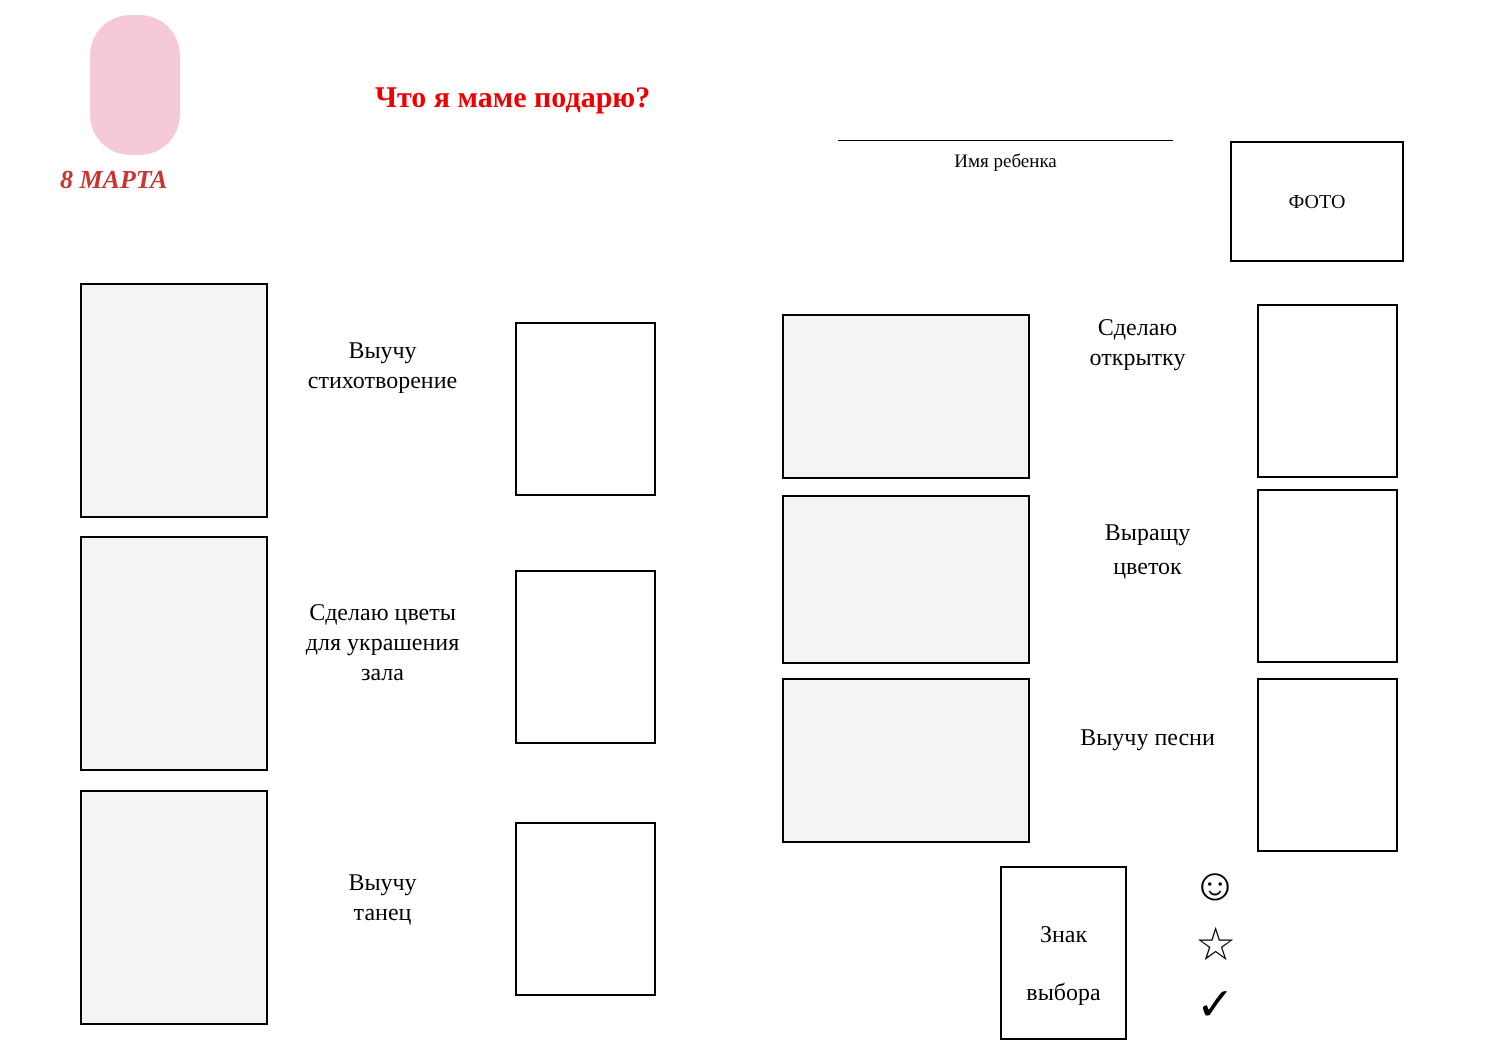8 МАРТА
Что я маме подарю?
Имя ребенка ФОТО
Выучу
стихотворение
Сделаю цветы
для украшения
зала
Выучу
танец
Сделаю
открытку
Выращу
цветок
Выучу песни
Знак
выбора
☺
☆
✓